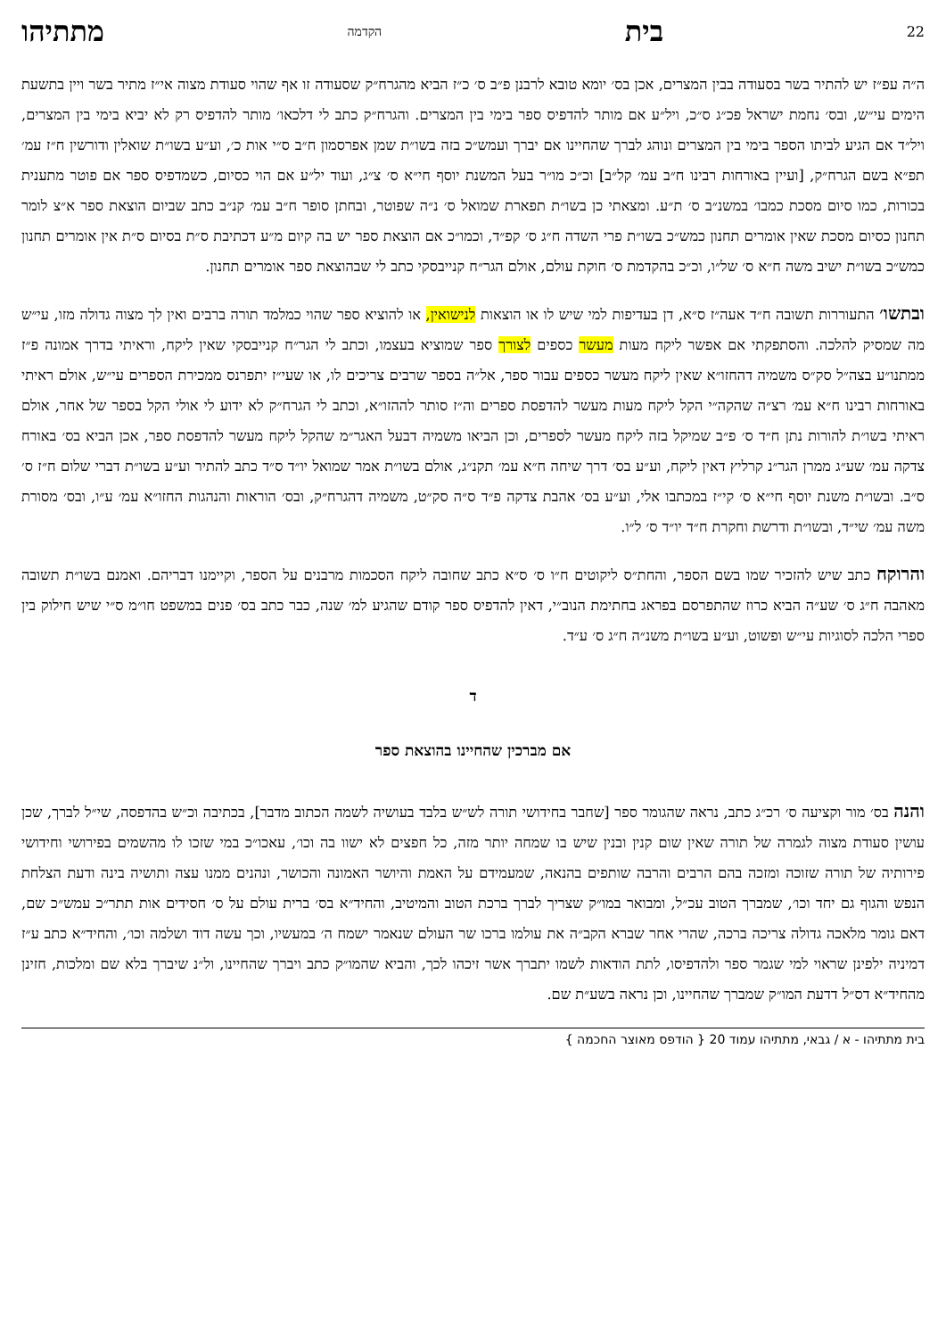22 בית הקדמה מתתיהו
ה״ה עפ״ז יש להתיר בשר בסעודה בבין המצרים, אכן בס׳ יומא טובא לרבנן פ״ב ס׳ כ״ז הביא מהגרח״ק שסעודה זו אף שהוי סעודת מצוה אי״ז מתיר בשר ויין בתשעת הימים עי״ש, ובס׳ נחמת ישראל פכ״ג ס״כ, ויל״ע אם מותר להדפיס ספר בימי בין המצרים. והגרח״ק כתב לי דלכאו׳ מותר להדפיס רק לא יביא בימי בין המצרים, ויל״ד אם הגיע לביתו הספר בימי בין המצרים ונוהג לברך שהחיינו אם יברך ועמש״כ בזה בשו״ת שמן אפרסמון ח״ב ס״י אות כ׳, וע״ע בשו״ת שואלין ודורשין ח״ז עמ׳ תפ״א בשם הגרח״ק, [ועיין באורחות רבינו ח״ב עמ׳ קל״ב] וכ״כ מו״ר בעל המשנת יוסף חי״א ס׳ צ״ג, ועוד יל״ע אם הוי כסיום, כשמדפיס ספר אם פוטר מתענית בכורות, כמו סיום מסכת כמבו׳ במשנ״ב ס׳ ת״ע. ומצאתי כן בשו״ת תפארת שמואל ס׳ נ״ה שפוטר, ובחתן סופר ח״ב עמ׳ קנ״ב כתב שביום הוצאת ספר א״צ לומר תחנון כסיום מסכת שאין אומרים תחנון כמש״כ בשו״ת פרי השדה ח״ג ס׳ קפ״ד, וכמו״כ אם הוצאת ספר יש בה קיום מ״ע דכתיבת ס״ת בסיום ס״ת אין אומרים תחנון כמש״כ בשו״ת ישיב משה ח״א ס׳ של״ו, וכ״כ בהקדמת ס׳ חוקת עולם, אולם הגר״ח קנייבסקי כתב לי שבהוצאת ספר אומרים תחנון.
ובתשו׳ התעוררות תשובה ח״ד אעה״ז ס״א, דן בעדיפות למי שיש לו או הוצאות לנישואין, או להוציא ספר שהוי כמלמד תורה ברבים ואין לך מצוה גדולה מזו, עי״ש מה שמסיק להלכה. והסתפקתי אם אפשר ליקח מעות מעשר כספים לצורך ספר שמוציא בעצמו, וכתב לי הגר״ח קנייבסקי שאין ליקח, וראיתי בדרך אמונה פ״ז ממתנו״ע בצה״ל סק״ס משמיה דהחזו״א שאין ליקח מעשר כספים עבור ספר, אל״ה בספר שרבים צריכים לו, או שעי״ז יתפרנס ממכירת הספרים עי״ש, אולם ראיתי באורחות רבינו ח״א עמ׳ רצ״ה שהקה״י הקל ליקח מעות מעשר להדפסת ספרים וה״ז סותר לההזו״א, וכתב לי הגרח״ק לא ידוע לי אולי הקל בספר של אחר, אולם ראיתי בשו״ת להורות נתן ח״ד ס׳ פ״ב שמיקל בזה ליקח מעשר לספרים, וכן הביאו משמיה דבעל האגר״מ שהקל ליקח מעשר להדפסת ספר, אכן הביא בס׳ באורח צדקה עמ׳ שע״ג ממרן הגר״נ קרליץ דאין ליקח, וע״ע בס׳ דרך שיחה ח״א עמ׳ תקנ״ג, אולם בשו״ת אמר שמואל יו״ד ס״ד כתב להתיר וע״ע בשו״ת דברי שלום ח״ז ס׳ ס״ב. ובשו״ת משנת יוסף חי״א ס׳ קי״ז במכתבו אלי, וע״ע בס׳ אהבת צדקה פ״ד ס״ה סק״ט, משמיה דהגרח״ק, ובס׳ הוראות והנהגות החזו״א עמ׳ ע״ו, ובס׳ מסורת משה עמ׳ שי״ד, ובשו״ת ודרשת וחקרת ח״ד יו״ד ס׳ ל״ו.
והרוקח כתב שיש להזכיר שמו בשם הספר, והחת״ס ליקוטים ח״ו ס׳ ס״א כתב שחובה ליקח הסכמות מרבנים על הספר, וקיימנו דבריהם. ואמנם בשו״ת תשובה מאהבה ח״ג ס׳ שע״ה הביא כרוז שהתפרסם בפראג בחתימת הנוב״י, דאין להדפיס ספר קודם שהגיע למ׳ שנה, כבר כתב בס׳ פנים במשפט חו״מ ס״י שיש חילוק בין ספרי הלכה לסוגיות עי״ש ופשוט, וע״ע בשו״ת משנ״ה ח״ג ס׳ ע״ד.
ד
אם מברכין שהחיינו בהוצאת ספר
והנה בס׳ מור וקציעה ס׳ רכ״ג כתב, נראה שהגומר ספר [שחבר בחידושי תורה לש״ש בלבד בעושיה לשמה הכתוב מדבר], בכתיבה וכ״ש בהדפסה, שי״ל לברך, שכן עושין סעודת מצוה לגמרה של תורה שאין שום קנין ובנין שיש בו שמחה יותר מזה, כל חפצים לא ישוו בה וכו׳, עאכו״כ במי שזכו לו מהשמים בפירושי וחידושי פירותיה של תורה שזוכה ומזכה בהם הרבים והרבה שותפים בהנאה, שמעמידם על האמת והיושר האמונה והכושר, ונהנים ממנו עצה ותושיה בינה ודעת הצלחת הנפש והגוף גם יחד וכו׳, שמברך הטוב עכ״ל, ומבואר במו״ק שצריך לברך ברכת הטוב והמיטיב, והחיד״א בס׳ ברית עולם על ס׳ חסידים אות תתר״כ עמש״כ שם, דאם גומר מלאכה גדולה צריכה ברכה, שהרי אחר שברא הקב״ה את עולמו ברכו שר העולם שנאמר ישמח ה׳ במעשיו, וכך עשה דוד ושלמה וכו׳, והחיד״א כתב ע״ז דמיניה ילפינן שראוי למי שגמר ספר ולהדפיסו, לתת הודאות לשמו יתברך אשר זיכהו לכך, והביא שהמו״ק כתב ויברך שהחיינו, ול״נ שיברך בלא שם ומלכות, חזינן מהחיד״א דס״ל דדעת המו״ק שמברך שהחיינו, וכן נראה בשע״ת שם.
בית מתתיהו - א / גבאי, מתתיהו עמוד 20 { הודפס מאוצר החכמה }